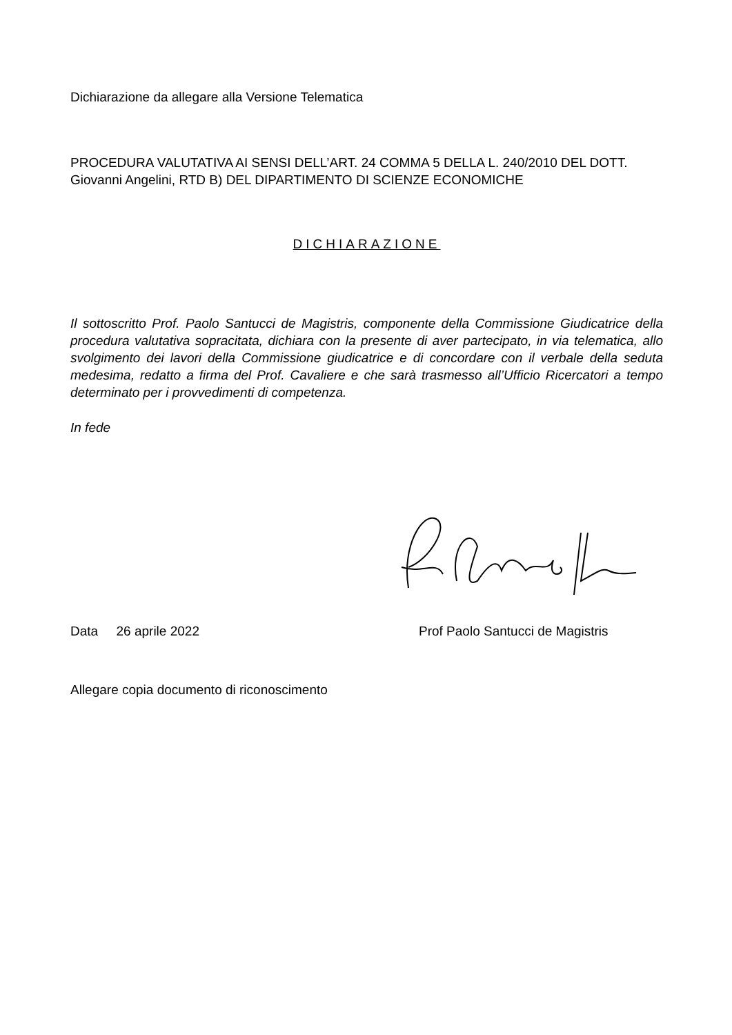Dichiarazione da allegare alla Versione Telematica
PROCEDURA VALUTATIVA AI SENSI DELL’ART. 24 COMMA 5 DELLA L. 240/2010 DEL DOTT. Giovanni Angelini, RTD B) DEL DIPARTIMENTO DI SCIENZE ECONOMICHE
DICHIARAZIONE
Il sottoscritto Prof. Paolo Santucci de Magistris, componente della Commissione Giudicatrice della procedura valutativa sopracitata, dichiara con la presente di aver partecipato, in via telematica, allo svolgimento dei lavori della Commissione giudicatrice e di concordare con il verbale della seduta medesima, redatto a firma del Prof. Cavaliere e che sarà trasmesso all’Ufficio Ricercatori a tempo determinato per i provvedimenti di competenza.
In fede
Data 26 aprile 2022 Prof Paolo Santucci de Magistris
Allegare copia documento di riconoscimento